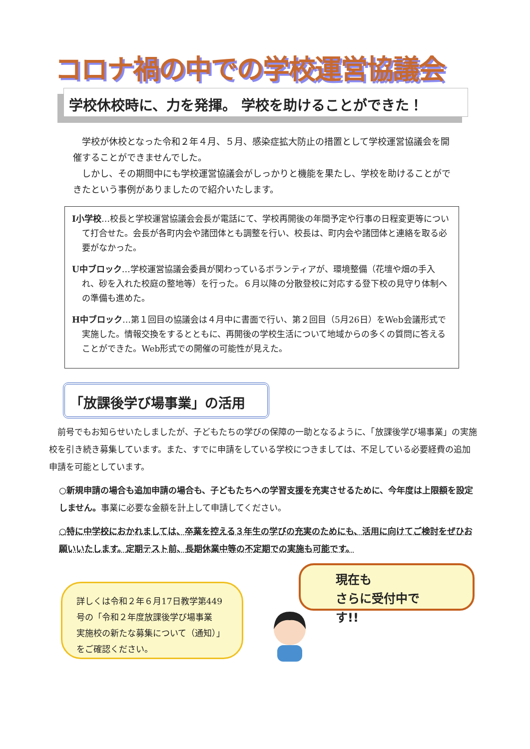コロナ禍の中での学校運営協議会
学校休校時に、力を発揮。 学校を助けることができた！
学校が休校となった令和２年４月、５月、感染症拡大防止の措置として学校運営協議会を開催することができませんでした。
しかし、その期間中にも学校運営協議会がしっかりと機能を果たし、学校を助けることができたという事例がありましたので紹介いたします。
I小学校…校長と学校運営協議会会長が電話にて、学校再開後の年間予定や行事の日程変更等について打合せた。会長が各町内会や諸団体とも調整を行い、校長は、町内会や諸団体と連絡を取る必要がなかった。
U中ブロック…学校運営協議会委員が関わっているボランティアが、環境整備（花壇や畑の手入れ、砂を入れた校庭の整地等）を行った。６月以降の分散登校に対応する登下校の見守り体制への準備も進めた。
H中ブロック…第１回目の協議会は４月中に書面で行い、第２回目（5月26日）をWeb会議形式で実施した。情報交換をするとともに、再開後の学校生活について地域からの多くの質問に答えることができた。Web形式での開催の可能性が見えた。
「放課後学び場事業」の活用
　前号でもお知らせいたしましたが、子どもたちの学びの保障の一助となるように、「放課後学び場事業」の実施校を引き続き募集しています。また、すでに申請をしている学校につきましては、不足している必要経費の追加申請を可能としています。
○新規申請の場合も追加申請の場合も、子どもたちへの学習支援を充実させるために、今年度は上限額を設定しません。事業に必要な金額を計上して申請してください。
○特に中学校におかれましては、卒業を控える３年生の学びの充実のためにも、活用に向けてご検討をぜひお願いいたします。定期テスト前、長期休業中等の不定期での実施も可能です。
現在も
さらに受付中です!!
詳しくは令和２年６月17日教学第449号の「令和２年度放課後学び場事業　実施校の新たな募集について（通知）」をご確認ください。